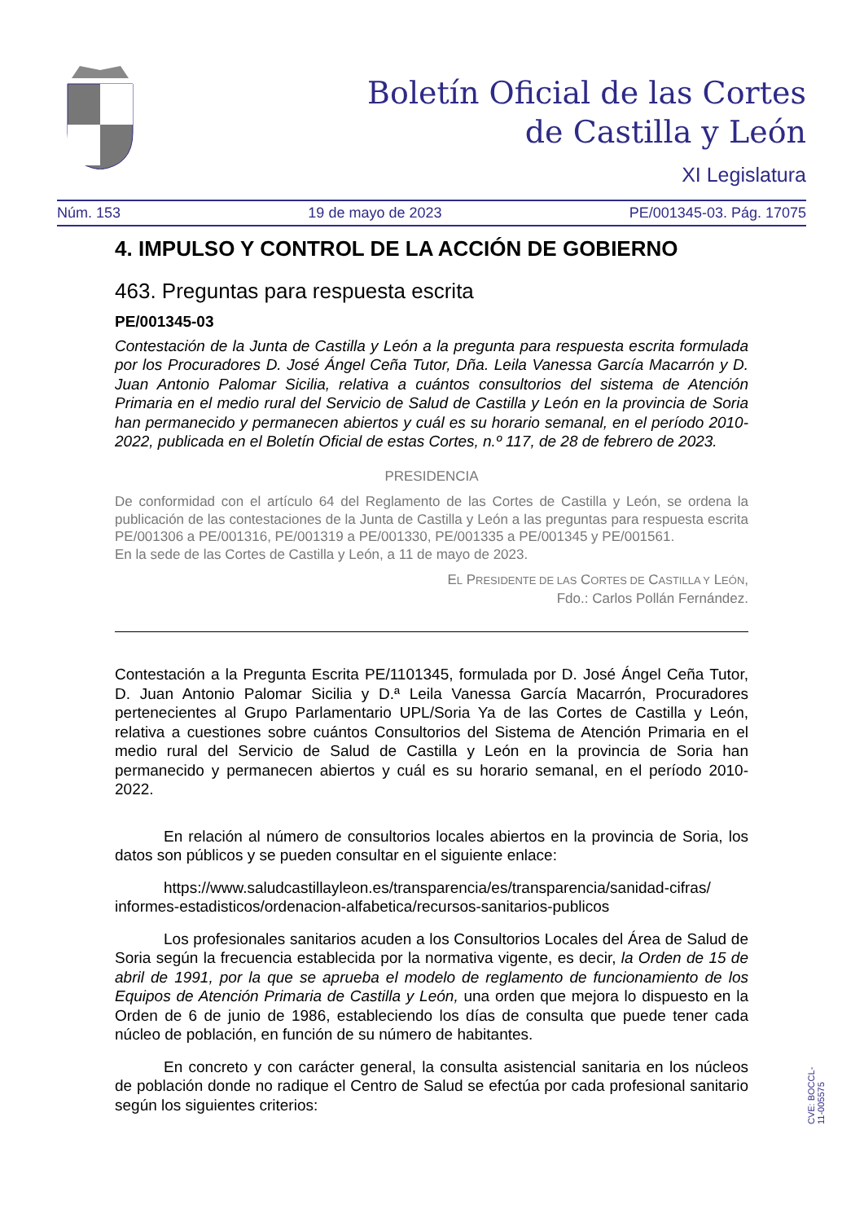Boletín Oficial de las Cortes
de Castilla y León
XI Legislatura
Núm. 153 19 de mayo de 2023 PE/001345-03. Pág. 17075
4. IMPULSO Y CONTROL DE LA ACCIÓN DE GOBIERNO
463. Preguntas para respuesta escrita
PE/001345-03
Contestación de la Junta de Castilla y León a la pregunta para respuesta escrita formulada por los Procuradores D. José Ángel Ceña Tutor, Dña. Leila Vanessa García Macarrón y D. Juan Antonio Palomar Sicilia, relativa a cuántos consultorios del sistema de Atención Primaria en el medio rural del Servicio de Salud de Castilla y León en la provincia de Soria han permanecido y permanecen abiertos y cuál es su horario semanal, en el período 2010-2022, publicada en el Boletín Oficial de estas Cortes, n.º 117, de 28 de febrero de 2023.
PRESIDENCIA
De conformidad con el artículo 64 del Reglamento de las Cortes de Castilla y León, se ordena la publicación de las contestaciones de la Junta de Castilla y León a las preguntas para respuesta escrita PE/001306 a PE/001316, PE/001319 a PE/001330, PE/001335 a PE/001345 y PE/001561.
En la sede de las Cortes de Castilla y León, a 11 de mayo de 2023.
EL PRESIDENTE DE LAS CORTES DE CASTILLA Y LEÓN,
Fdo.: Carlos Pollán Fernández.
Contestación a la Pregunta Escrita PE/1101345, formulada por D. José Ángel Ceña Tutor, D. Juan Antonio Palomar Sicilia y D.ª Leila Vanessa García Macarrón, Procuradores pertenecientes al Grupo Parlamentario UPL/Soria Ya de las Cortes de Castilla y León, relativa a cuestiones sobre cuántos Consultorios del Sistema de Atención Primaria en el medio rural del Servicio de Salud de Castilla y León en la provincia de Soria han permanecido y permanecen abiertos y cuál es su horario semanal, en el período 2010-2022.
En relación al número de consultorios locales abiertos en la provincia de Soria, los datos son públicos y se pueden consultar en el siguiente enlace:
https://www.saludcastillayleon.es/transparencia/es/transparencia/sanidad-cifras/ informes-estadisticos/ordenacion-alfabetica/recursos-sanitarios-publicos
Los profesionales sanitarios acuden a los Consultorios Locales del Área de Salud de Soria según la frecuencia establecida por la normativa vigente, es decir, la Orden de 15 de abril de 1991, por la que se aprueba el modelo de reglamento de funcionamiento de los Equipos de Atención Primaria de Castilla y León, una orden que mejora lo dispuesto en la Orden de 6 de junio de 1986, estableciendo los días de consulta que puede tener cada núcleo de población, en función de su número de habitantes.
En concreto y con carácter general, la consulta asistencial sanitaria en los núcleos de población donde no radique el Centro de Salud se efectúa por cada profesional sanitario según los siguientes criterios:
CVE: BOCCL-11-005575